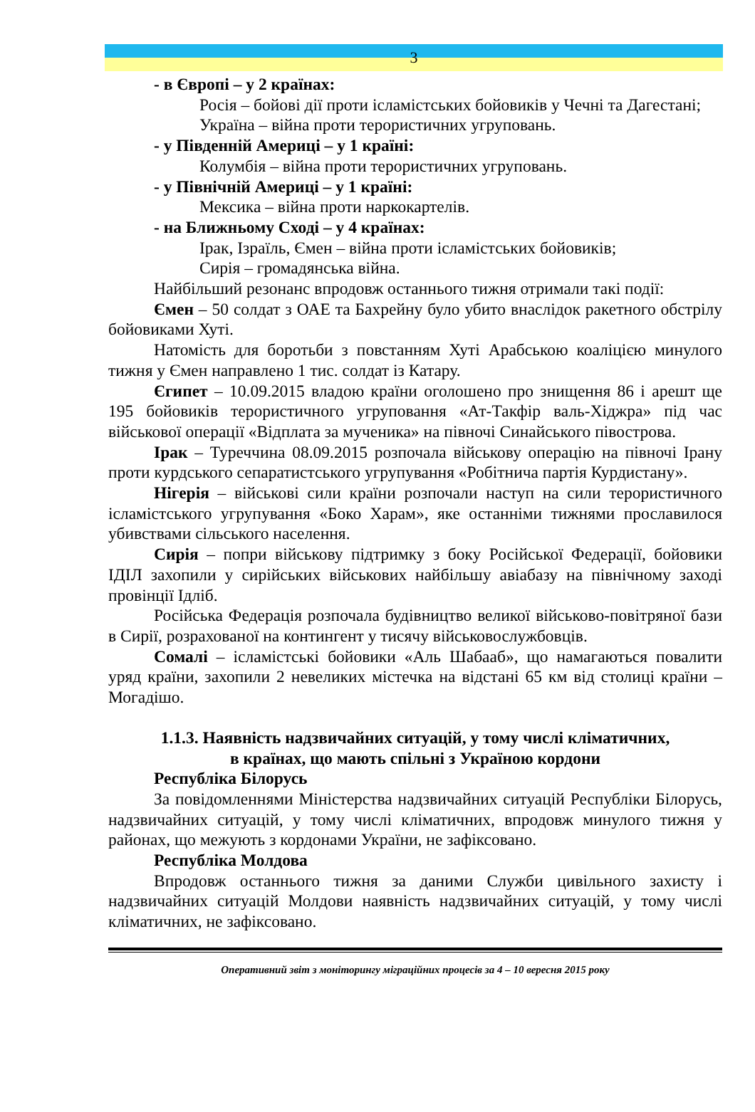3
- в Європі – у 2 країнах:
Росія – бойові дії проти ісламістських бойовиків у Чечні та Дагестані;
Україна – війна проти терористичних угруповань.
- у Південній Америці – у 1 країні:
Колумбія – війна проти терористичних угруповань.
- у Північній Америці – у 1 країні:
Мексика – війна проти наркокартелів.
- на Ближньому Сході – у 4 країнах:
Ірак, Ізраїль, Ємен – війна проти ісламістських бойовиків;
Сирія – громадянська війна.
Найбільший резонанс впродовж останнього тижня отримали такі події:
Ємен – 50 солдат з ОАЕ та Бахрейну було убито внаслідок ракетного обстрілу бойовиками Хуті.
Натомість для боротьби з повстанням Хуті Арабською коаліцією минулого тижня у Ємен направлено 1 тис. солдат із Катару.
Єгипет – 10.09.2015 владою країни оголошено про знищення 86 і арешт ще 195 бойовиків терористичного угруповання «Ат-Такфір валь-Хіджра» під час військової операції «Відплата за мученика» на півночі Синайського півострова.
Ірак – Туреччина 08.09.2015 розпочала військову операцію на півночі Ірану проти курдського сепаратистського угрупування «Робітнича партія Курдистану».
Нігерія – військові сили країни розпочали наступ на сили терористичного ісламістського угрупування «Боко Харам», яке останніми тижнями прославилося убивствами сільського населення.
Сирія – попри військову підтримку з боку Російської Федерації, бойовики ІДІЛ захопили у сирійських військових найбільшу авіабазу на північному заході провінції Ідліб.
Російська Федерація розпочала будівництво великої військово-повітряної бази в Сирії, розрахованої на контингент у тисячу військовослужбовців.
Сомалі – ісламістські бойовики «Аль Шабааб», що намагаються повалити уряд країни, захопили 2 невеликих містечка на відстані 65 км від столиці країни – Могадішо.
1.1.3. Наявність надзвичайних ситуацій, у тому числі кліматичних,
в країнах, що мають спільні з Україною кордони
Республіка Білорусь
За повідомленнями Міністерства надзвичайних ситуацій Республіки Білорусь, надзвичайних ситуацій, у тому числі кліматичних, впродовж минулого тижня у районах, що межують з кордонами України, не зафіксовано.
Республіка Молдова
Впродовж останнього тижня за даними Служби цивільного захисту і надзвичайних ситуацій Молдови наявність надзвичайних ситуацій, у тому числі кліматичних, не зафіксовано.
Оперативний звіт з моніторингу міграційних процесів за 4 – 10 вересня 2015 року